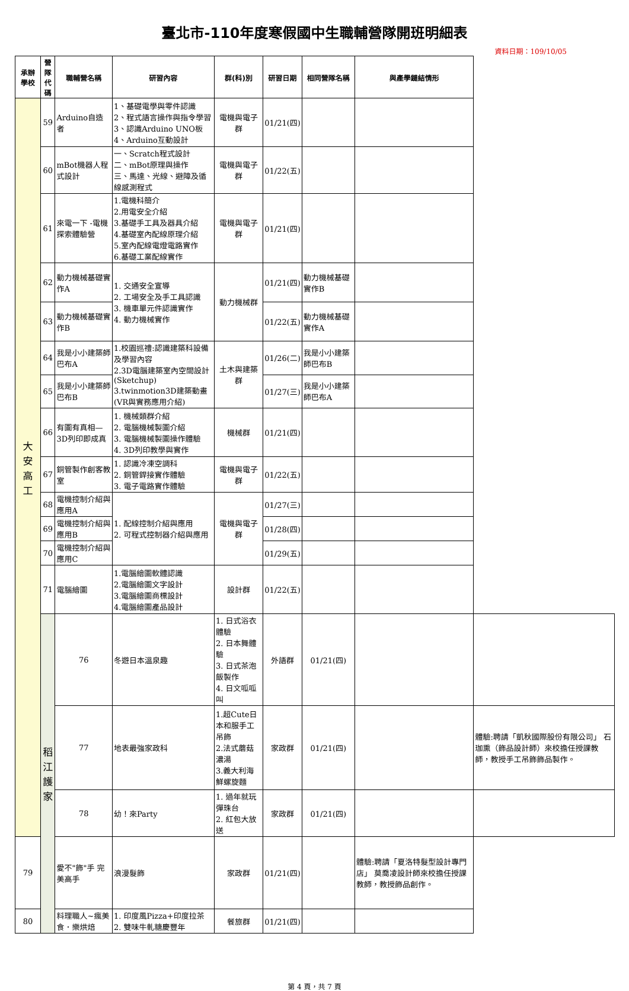臺北市-110年度寒假國中生職輔營隊開班明細表
資料日期：109/10/05
| 承辦 學校 | 營隊 代碼 | 職輔營名稱 | 研習內容 | 群(科)別 | 研習日期 | 相同營隊名稱 | 與產學鏈結情形 | |
| --- | --- | --- | --- | --- | --- | --- | --- | --- |
| 大 安 高 工 | 59 | Arduino自造者 | 1、基礎電學與零件認識 2、程式語言操作與指令學習 3、認識Arduino UNO板 4、Arduino互動設計 | 電機與電子群 | 01/21(四) | | | |
| | 60 | mBot機器人程式設計 | 一、Scratch程式設計 二、mBot原理與操作 三、馬達、光線、避障及循線感測程式 | 電機與電子群 | 01/22(五) | | | |
| | 61 | 來電一下 -電機探索體驗營 | 1.電機科簡介 2.用電安全介紹 3.基礎手工具及器具介紹 4.基礎室內配線原理介紹 5.室內配線電燈電路實作 6.基礎工業配線實作 | 電機與電子群 | 01/21(四) | | | |
| | 62 | 動力機械基礎實作A | 1. 交通安全宣導 2. 工場安全及手工具認識 3. 機車單元件認識實作 4. 動力機械實作 | 動力機械群 | 01/21(四) | 動力機械基礎實作B | | |
| | 63 | 動力機械基礎實作B | | | 01/22(五) | 動力機械基礎實作A | | |
| | 64 | 我是小小建築師巴布A | 1.校園巡禮:認識建築科設備及學習內容 2.3D電腦建築室內空間設計(Sketchup) 3.twinmotion3D建築動畫(VR與實務應用介紹) | 土木與建築群 | 01/26(二) | 我是小小建築師巴布B | | |
| | 65 | 我是小小建築師巴布B | | | 01/27(三) | 我是小小建築師巴布A | | |
| | 66 | 有圖有真相—3D列印即成真 | 1. 機械類群介紹 2. 電腦機械製圖介紹 3. 電腦機械製圖操作體驗 4. 3D列印教學與實作 | 機械群 | 01/21(四) | | | |
| | 67 | 銅管製作創客教室 | 1. 認識冷凍空調科 2. 銅管銲接實作體驗 3. 電子電路實作體驗 | 電機與電子群 | 01/22(五) | | | |
| | 68 | 電機控制介紹與應用A | 1. 配線控制介紹與應用 2. 可程式控制器介紹與應用 | 電機與電子群 | 01/27(三) | | | |
| | 69 | 電機控制介紹與應用B | | | 01/28(四) | | | |
| | 70 | 電機控制介紹與應用C | | | 01/29(五) | | | |
| | 71 | 電腦繪圖 | 1.電腦繪圖軟體認識 2.電腦繪圖文字設計 3.電腦繪圖商標設計 4.電腦繪圖產品設計 | 設計群 | 01/22(五) | | | |
| | 稻 江 護 家 | 76 | 冬遊日本溫泉趣 | 1. 日式浴衣體驗 2. 日本舞體驗 3. 日式茶泡飯製作 4. 日文呱呱叫 | 外語群 | 01/21(四) | | |
| | | 77 | 地表最強家政科 | 1.超Cute日本和服手工吊飾 2.法式蘑菇濃湯 3.義大利海鮮螺旋麵 | 家政群 | 01/21(四) | | 體驗:聘請「凱秋國際股份有限公司」 石珈熏（飾品設計師）來校擔任授課教師，教授手工吊飾飾品製作。 |
| | | 78 | 幼！來Party | 1. 過年就玩彈珠台 2. 紅包大放送 | 家政群 | 01/21(四) | | |
| 79 | | 愛不"飾"手 完美高手 | 浪漫髮飾 | 家政群 | 01/21(四) | | 體驗:聘請「夏洛特髮型設計專門店」 莫喬凌設計師來校擔任授課教師，教授飾品創作。 | |
| 80 | | 料理職人~瘋美食．樂烘焙 | 1. 印度風Pizza+印度拉茶 2. 雙味牛軋糖慶豐年 | 餐旅群 | 01/21(四) | | | |
第 4 頁，共 7 頁